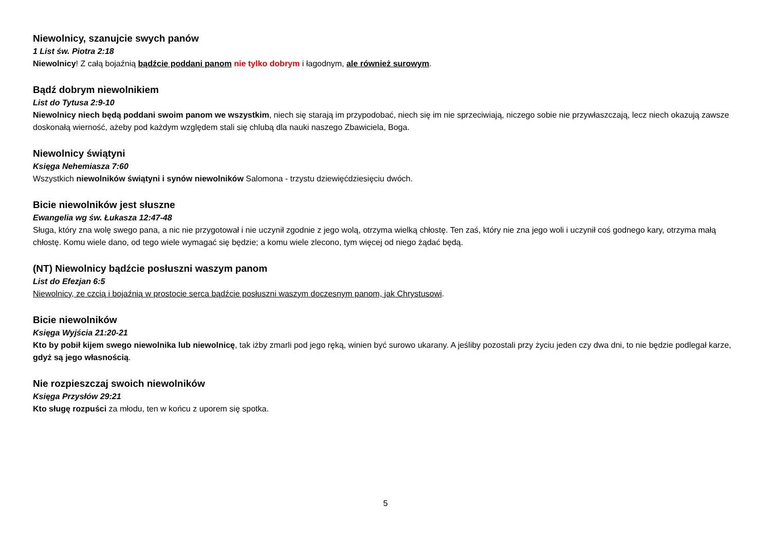Niewolnicy, szanujcie swych panów
1 List św. Piotra 2:18
Niewolnicy! Z całą bojaźnią bądźcie poddani panom nie tylko dobrym i łagodnym, ale również surowym.
Bądź dobrym niewolnikiem
List do Tytusa 2:9-10
Niewolnicy niech będą poddani swoim panom we wszystkim, niech się starają im przypodobać, niech się im nie sprzeciwiają, niczego sobie nie przywłaszczają, lecz niech okazują zawsze doskonałą wierność, ażeby pod każdym względem stali się chlubą dla nauki naszego Zbawiciela, Boga.
Niewolnicy świątyni
Księga Nehemiasza 7:60
Wszystkich niewolników świątyni i synów niewolników Salomona - trzystu dziewięćdziesięciu dwóch.
Bicie niewolników jest słuszne
Ewangelia wg św. Łukasza 12:47-48
Sługa, który zna wolę swego pana, a nic nie przygotował i nie uczynił zgodnie z jego wolą, otrzyma wielką chłostę. Ten zaś, który nie zna jego woli i uczynił coś godnego kary, otrzyma małą chłostę. Komu wiele dano, od tego wiele wymagać się będzie; a komu wiele zlecono, tym więcej od niego żądać będą.
(NT) Niewolnicy bądźcie posłuszni waszym panom
List do Efezjan 6:5
Niewolnicy, ze czcią i bojaźnią w prostocie serca bądźcie posłuszni waszym doczesnym panom, jak Chrystusowi.
Bicie niewolników
Księga Wyjścia 21:20-21
Kto by pobił kijem swego niewolnika lub niewolnicę, tak iżby zmarli pod jego ręką, winien być surowo ukarany. A jeśliby pozostali przy życiu jeden czy dwa dni, to nie będzie podlegał karze, gdyż są jego własnością.
Nie rozpieszczaj swoich niewolników
Księga Przysłów 29:21
Kto sługę rozpuści za młodu, ten w końcu z uporem się spotka.
5